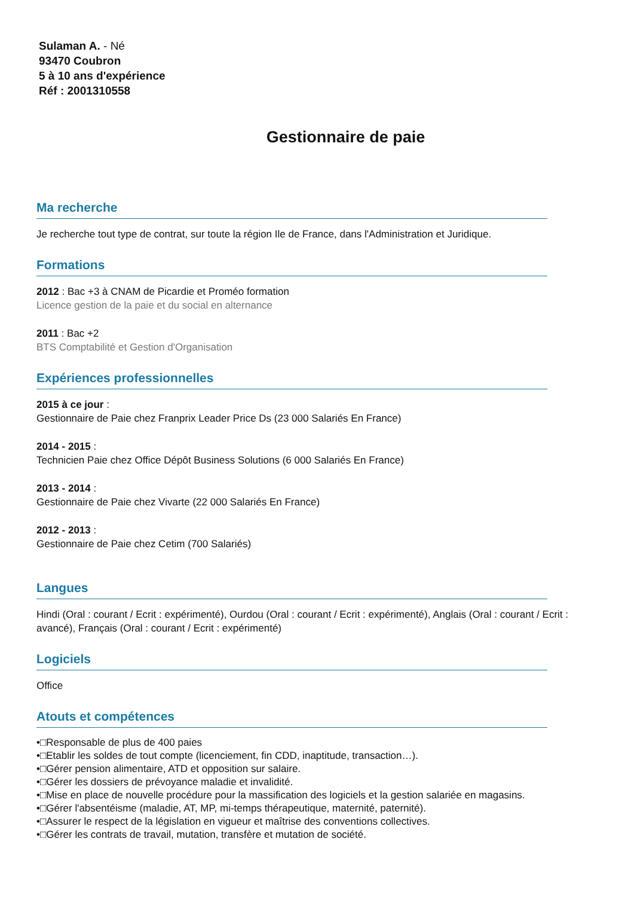Sulaman A. - Né
93470 Coubron
5 à 10 ans d'expérience
Réf : 2001310558
Gestionnaire de paie
Ma recherche
Je recherche tout type de contrat, sur toute la région Ile de France, dans l'Administration et Juridique.
Formations
2012 : Bac +3 à CNAM de Picardie et Proméo formation
Licence gestion de la paie et du social en alternance
2011 : Bac +2
BTS Comptabilité et Gestion d'Organisation
Expériences professionnelles
2015 à ce jour :
Gestionnaire de Paie chez Franprix Leader Price Ds (23 000 Salariés En France)
2014 - 2015 :
Technicien Paie chez Office Dépôt Business Solutions (6 000 Salariés En France)
2013 - 2014 :
Gestionnaire de Paie chez Vivarte (22 000 Salariés En France)
2012 - 2013 :
Gestionnaire de Paie chez Cetim (700 Salariés)
Langues
Hindi (Oral : courant / Ecrit : expérimenté), Ourdou (Oral : courant / Ecrit : expérimenté), Anglais (Oral : courant / Ecrit : avancé), Français (Oral : courant / Ecrit : expérimenté)
Logiciels
Office
Atouts et compétences
•□Responsable de plus de 400 paies
•□Etablir les soldes de tout compte (licenciement, fin CDD, inaptitude, transaction…).
•□Gérer pension alimentaire, ATD et opposition sur salaire.
•□Gérer les dossiers de prévoyance maladie et invalidité.
•□Mise en place de nouvelle procédure pour la massification des logiciels et la gestion salariée en magasins.
•□Gérer l'absentéisme (maladie, AT, MP, mi-temps thérapeutique, maternité, paternité).
•□Assurer le respect de la législation en vigueur et maîtrise des conventions collectives.
•□Gérer les contrats de travail, mutation, transfère et mutation de société.